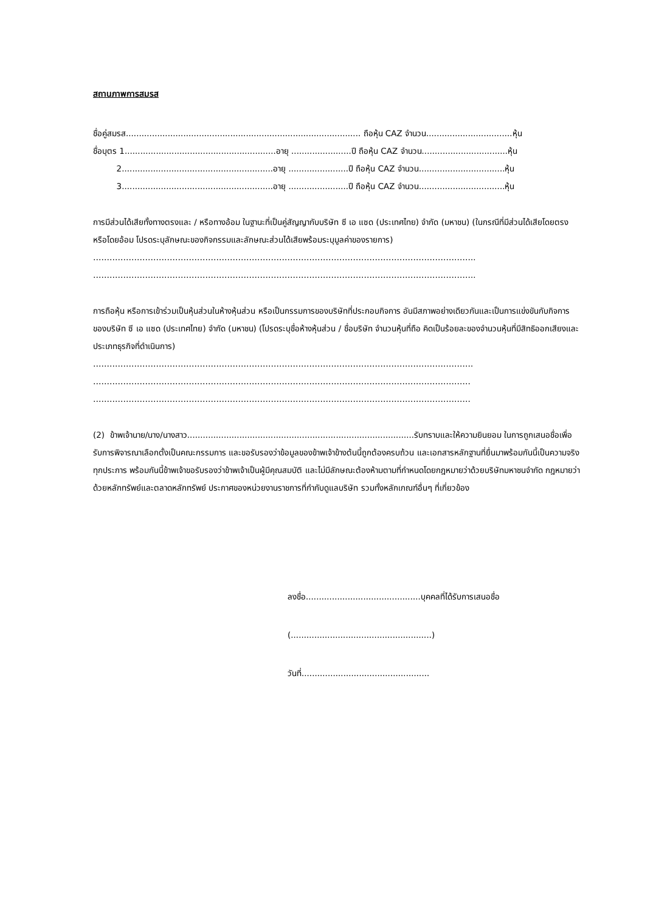สถานภาพการสมรส
ชื่อคู่สมรส.......................................................................................... ถือหุ้น CAZ จำนวน.................................หุ้น
ชื่อบุตร 1..........................................................อายุ .......................ปี ถือหุ้น CAZ จำนวน.................................หุ้น
2..........................................................อายุ .......................ปี ถือหุ้น CAZ จำนวน.................................หุ้น
3..........................................................อายุ .......................ปี ถือหุ้น CAZ จำนวน.................................หุ้น
การมีส่วนได้เสียทั้งทางตรงและ / หรือทางอ้อม ในฐานะที่เป็นคู่สัญญากับบริษัท ซี เอ แซด (ประเทศไทย) จำกัด (มหาชน) (ในกรณีที่มีส่วนได้เสียโดยตรงหรือโดยอ้อม โปรดระบุลักษณะของกิจกรรมและลักษณะส่วนได้เสียพร้อมระบุมูลค่าของรายการ)
…………………………………………………………………………………………………………………………..
…………………………………………………………………………………………………………………………..
การถือหุ้น หรือการเข้าร่วมเป็นหุ้นส่วนในห้างหุ้นส่วน หรือเป็นกรรมการของบริษัทที่ประกอบกิจการ อันมีสภาพอย่างเดียวกันและเป็นการแข่งขันกับกิจการของบริษัท ซี เอ แซด (ประเทศไทย) จำกัด (มหาชน) (โปรดระบุชื่อห้างหุ้นส่วน / ชื่อบริษัท จำนวนหุ้นที่ถือ คิดเป็นร้อยละของจำนวนหุ้นที่มีสิทธิออกเสียงและ ประเภทธุรกิจที่ดำเนินการ)
………………………………………………………………………………………………………………………….
…………………………………………………………………………………………………………………………
…………………………………………………………………………………………………………………………
(2) ข้าพเจ้านาย/นาง/นางสาว.......................................................................................รับทราบและให้ความยินยอม ในการถูกเสนอชื่อเพื่อรับการพิจารณาเลือกตั้งเป็นคณะกรรมการ และขอรับรองว่าข้อมูลของข้าพเจ้าข้างต้นนี้ถูกต้องครบถ้วน และเอกสารหลักฐานที่ยื่นมาพร้อมกันนี้เป็นความจริงทุกประการ พร้อมกันนี้ข้าพเจ้าขอรับรองว่าข้าพเจ้าเป็นผู้มีคุณสมบัติ และไม่มีลักษณะต้องห้ามตามที่กำหนดโดยกฎหมายว่าด้วยบริษัทมหาชนจำกัด กฎหมายว่าด้วยหลักทรัพย์และตลาดหลักทรัพย์ ประกาศของหน่วยงานราชการที่กำกับดูแลบริษัท รวมทั้งหลักเกณฑ์อื่นๆ ที่เกี่ยวข้อง
ลงชื่อ............................................บุคคลที่ได้รับการเสนอชื่อ
(......................................................)
วันที่.................................................